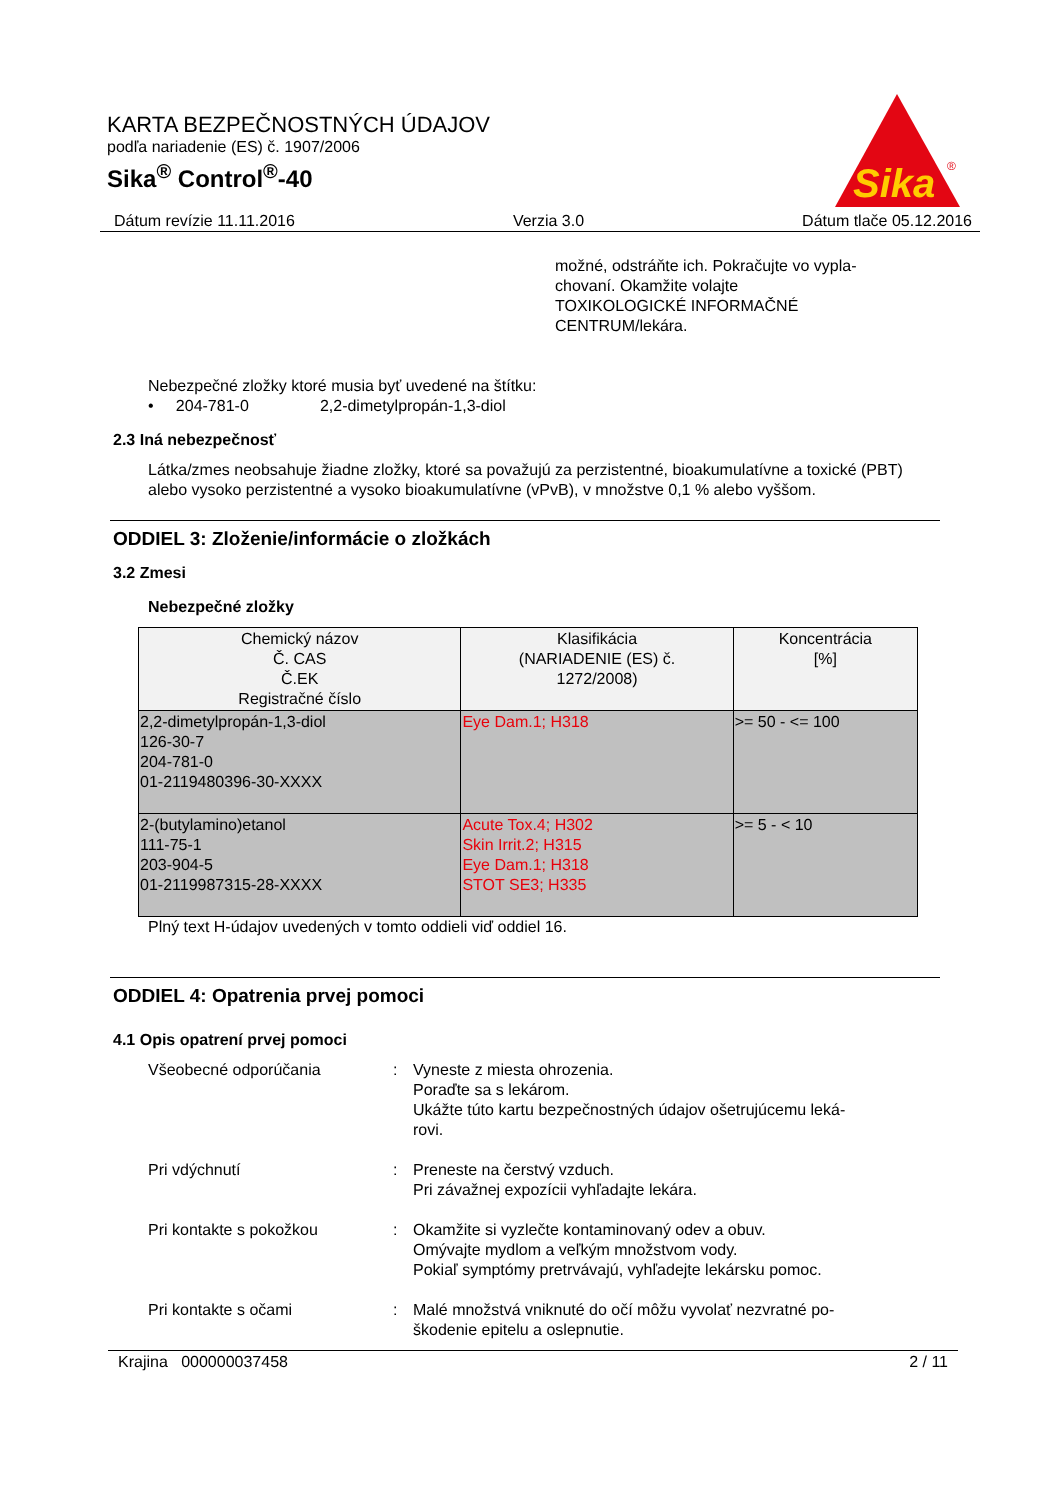KARTA BEZPEČNOSTNÝCH ÚDAJOV
podľa nariadenie (ES) č. 1907/2006
Sika<sup>®</sup> Control<sup>®</sup>-40
Sika
®
Dátum revízie 11.11.2016 Verzia 3.0 Dátum tlače 05.12.2016
možné, odstráňte ich. Pokračujte vo vypla-
chovaní. Okamžite volajte
TOXIKOLOGICKÉ INFORMAČNÉ
CENTRUM/lekára.
Nebezpečné zložky ktoré musia byť uvedené na štítku:
• 204-781-0 2,2-dimetylpropán-1,3-diol
2.3 Iná nebezpečnosť
Látka/zmes neobsahuje žiadne zložky, ktoré sa považujú za perzistentné, bioakumulatívne a toxické (PBT) alebo vysoko perzistentné a vysoko bioakumulatívne (vPvB), v množstve 0,1 % alebo vyššom.
ODDIEL 3: Zloženie/informácie o zložkách
3.2 Zmesi
Nebezpečné zložky
| Chemický názov Č. CAS Č.EK Registračné číslo | Klasifikácia (NARIADENIE (ES) č. 1272/2008) | Koncentrácia [%] |
| --- | --- | --- |
| 2,2-dimetylpropán-1,3-diol 126-30-7 204-781-0 01-2119480396-30-XXXX | Eye Dam.1; H318 | >= 50 - <= 100 |
| 2-(butylamino)etanol 111-75-1 203-904-5 01-2119987315-28-XXXX | Acute Tox.4; H302 Skin Irrit.2; H315 Eye Dam.1; H318 STOT SE3; H335 | >= 5 - < 10 |
Plný text H-údajov uvedených v tomto oddieli viď oddiel 16.
ODDIEL 4: Opatrenia prvej pomoci
4.1 Opis opatrení prvej pomoci
Všeobecné odporúčania : Vyneste z miesta ohrozenia.
Poraďte sa s lekárom.
Ukážte túto kartu bezpečnostných údajov ošetrujúcemu leká-
rovi.
Pri vdýchnutí : Preneste na čerstvý vzduch.
Pri závažnej expozícii vyhľadajte lekára.
Pri kontakte s pokožkou : Okamžite si vyzlečte kontaminovaný odev a obuv.
Omývajte mydlom a veľkým množstvom vody.
Pokiaľ symptómy pretrvávajú, vyhľadejte lekársku pomoc.
Pri kontakte s očami : Malé množstvá vniknuté do očí môžu vyvolať nezvratné po-
škodenie epitelu a oslepnutie.
Krajina 000000037458 2 / 11